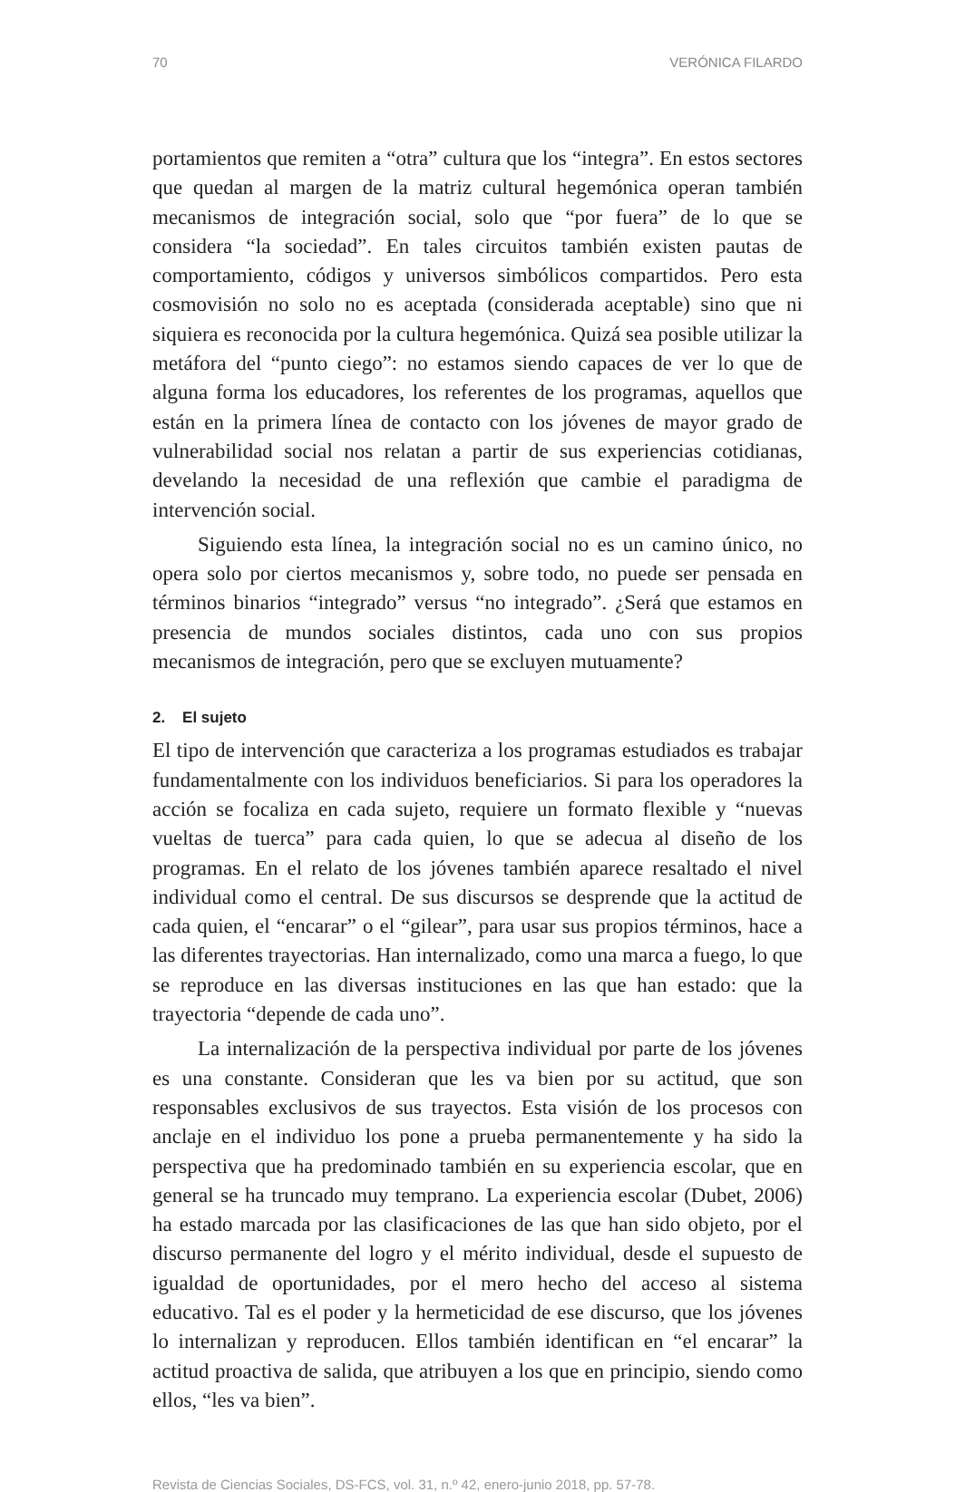70 VERÓNICA FILARDO
portamientos que remiten a “otra” cultura que los “integra”. En estos sectores que quedan al margen de la matriz cultural hegemónica operan también mecanismos de integración social, solo que “por fuera” de lo que se considera “la sociedad”. En tales circuitos también existen pautas de comportamiento, códigos y universos simbólicos compartidos. Pero esta cosmovisión no solo no es aceptada (considerada aceptable) sino que ni siquiera es reconocida por la cultura hegemónica. Quizá sea posible utilizar la metáfora del “punto ciego”: no estamos siendo capaces de ver lo que de alguna forma los educadores, los referentes de los programas, aquellos que están en la primera línea de contacto con los jóvenes de mayor grado de vulnerabilidad social nos relatan a partir de sus experiencias cotidianas, develando la necesidad de una reflexión que cambie el paradigma de intervención social.
Siguiendo esta línea, la integración social no es un camino único, no opera solo por ciertos mecanismos y, sobre todo, no puede ser pensada en términos binarios “integrado” versus “no integrado”. ¿Será que estamos en presencia de mundos sociales distintos, cada uno con sus propios mecanismos de integración, pero que se excluyen mutuamente?
2. El sujeto
El tipo de intervención que caracteriza a los programas estudiados es trabajar fundamentalmente con los individuos beneficiarios. Si para los operadores la acción se focaliza en cada sujeto, requiere un formato flexible y “nuevas vueltas de tuerca” para cada quien, lo que se adecua al diseño de los programas. En el relato de los jóvenes también aparece resaltado el nivel individual como el central. De sus discursos se desprende que la actitud de cada quien, el “encarar” o el “gilear”, para usar sus propios términos, hace a las diferentes trayectorias. Han internalizado, como una marca a fuego, lo que se reproduce en las diversas instituciones en las que han estado: que la trayectoria “depende de cada uno”.
La internalización de la perspectiva individual por parte de los jóvenes es una constante. Consideran que les va bien por su actitud, que son responsables exclusivos de sus trayectos. Esta visión de los procesos con anclaje en el individuo los pone a prueba permanentemente y ha sido la perspectiva que ha predominado también en su experiencia escolar, que en general se ha truncado muy temprano. La experiencia escolar (Dubet, 2006) ha estado marcada por las clasificaciones de las que han sido objeto, por el discurso permanente del logro y el mérito individual, desde el supuesto de igualdad de oportunidades, por el mero hecho del acceso al sistema educativo. Tal es el poder y la hermeticidad de ese discurso, que los jóvenes lo internalizan y reproducen. Ellos también identifican en “el encarar” la actitud proactiva de salida, que atribuyen a los que en principio, siendo como ellos, “les va bien”.
Revista de Ciencias Sociales, DS-FCS, vol. 31, n.º 42, enero-junio 2018, pp. 57-78.